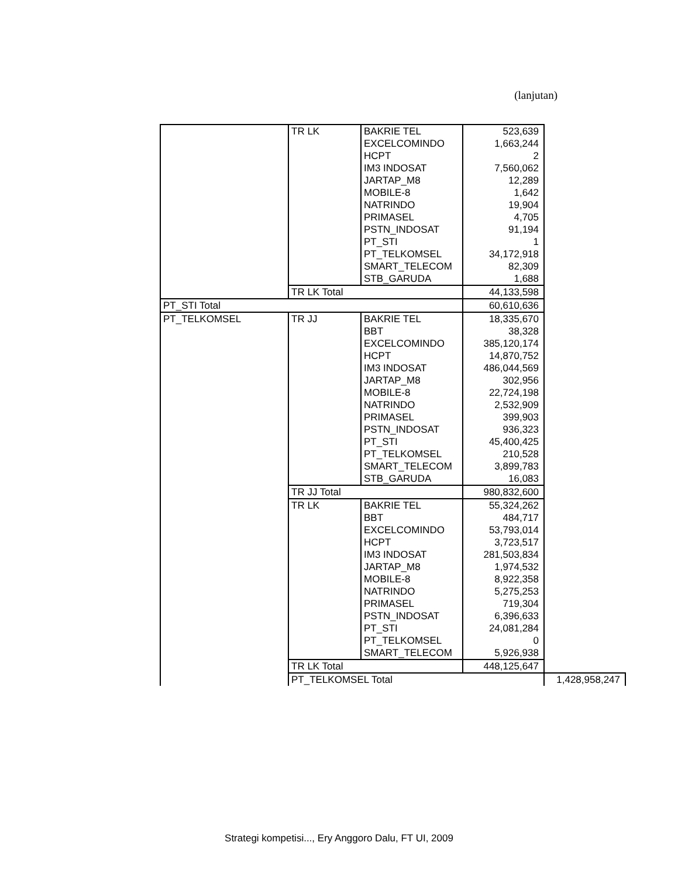(lanjutan)
| | TR LK | BAKRIE TEL | 523,639 | |
| | | EXCELCOMINDO | 1,663,244 | |
| | | HCPT | 2 | |
| | | IM3 INDOSAT | 7,560,062 | |
| | | JARTAP_M8 | 12,289 | |
| | | MOBILE-8 | 1,642 | |
| | | NATRINDO | 19,904 | |
| | | PRIMASEL | 4,705 | |
| | | PSTN_INDOSAT | 91,194 | |
| | | PT_STI | 1 | |
| | | PT_TELKOMSEL | 34,172,918 | |
| | | SMART_TELECOM | 82,309 | |
| | | STB_GARUDA | 1,688 | |
| | TR LK Total | | 44,133,598 | |
| PT_STI Total | | | 60,610,636 | |
| PT_TELKOMSEL | TR JJ | BAKRIE TEL | 18,335,670 | |
| | | BBT | 38,328 | |
| | | EXCELCOMINDO | 385,120,174 | |
| | | HCPT | 14,870,752 | |
| | | IM3 INDOSAT | 486,044,569 | |
| | | JARTAP_M8 | 302,956 | |
| | | MOBILE-8 | 22,724,198 | |
| | | NATRINDO | 2,532,909 | |
| | | PRIMASEL | 399,903 | |
| | | PSTN_INDOSAT | 936,323 | |
| | | PT_STI | 45,400,425 | |
| | | PT_TELKOMSEL | 210,528 | |
| | | SMART_TELECOM | 3,899,783 | |
| | | STB_GARUDA | 16,083 | |
| | TR JJ Total | | 980,832,600 | |
| | TR LK | BAKRIE TEL | 55,324,262 | |
| | | BBT | 484,717 | |
| | | EXCELCOMINDO | 53,793,014 | |
| | | HCPT | 3,723,517 | |
| | | IM3 INDOSAT | 281,503,834 | |
| | | JARTAP_M8 | 1,974,532 | |
| | | MOBILE-8 | 8,922,358 | |
| | | NATRINDO | 5,275,253 | |
| | | PRIMASEL | 719,304 | |
| | | PSTN_INDOSAT | 6,396,633 | |
| | | PT_STI | 24,081,284 | |
| | | PT_TELKOMSEL | 0 | |
| | | SMART_TELECOM | 5,926,938 | |
| | TR LK Total | | 448,125,647 | |
| | PT_TELKOMSEL Total | | | 1,428,958,247 |
Strategi kompetisi..., Ery Anggoro Dalu, FT UI, 2009